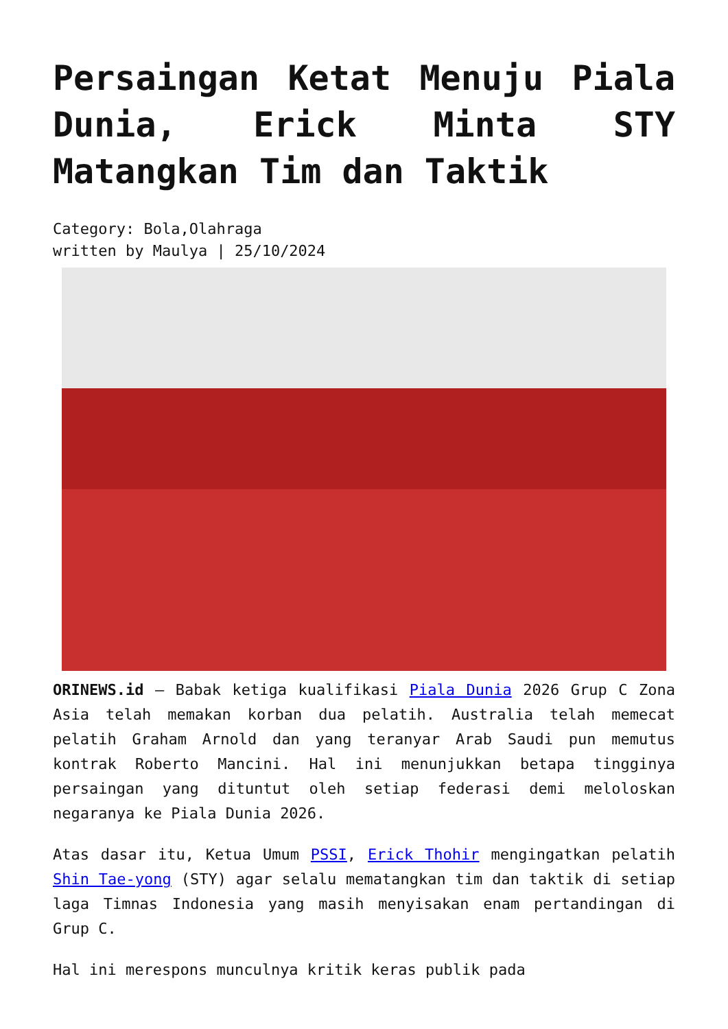Persaingan Ketat Menuju Piala Dunia, Erick Minta STY Matangkan Tim dan Taktik
Category: Bola,Olahraga
written by Maulya | 25/10/2024
ORINEWS.id – Babak ketiga kualifikasi Piala Dunia 2026 Grup C Zona Asia telah memakan korban dua pelatih. Australia telah memecat pelatih Graham Arnold dan yang teranyar Arab Saudi pun memutus kontrak Roberto Mancini. Hal ini menunjukkan betapa tingginya persaingan yang dituntut oleh setiap federasi demi meloloskan negaranya ke Piala Dunia 2026.
Atas dasar itu, Ketua Umum PSSI, Erick Thohir mengingatkan pelatih Shin Tae-yong (STY) agar selalu mematangkan tim dan taktik di setiap laga Timnas Indonesia yang masih menyisakan enam pertandingan di Grup C.
Hal ini merespons munculnya kritik keras publik pada